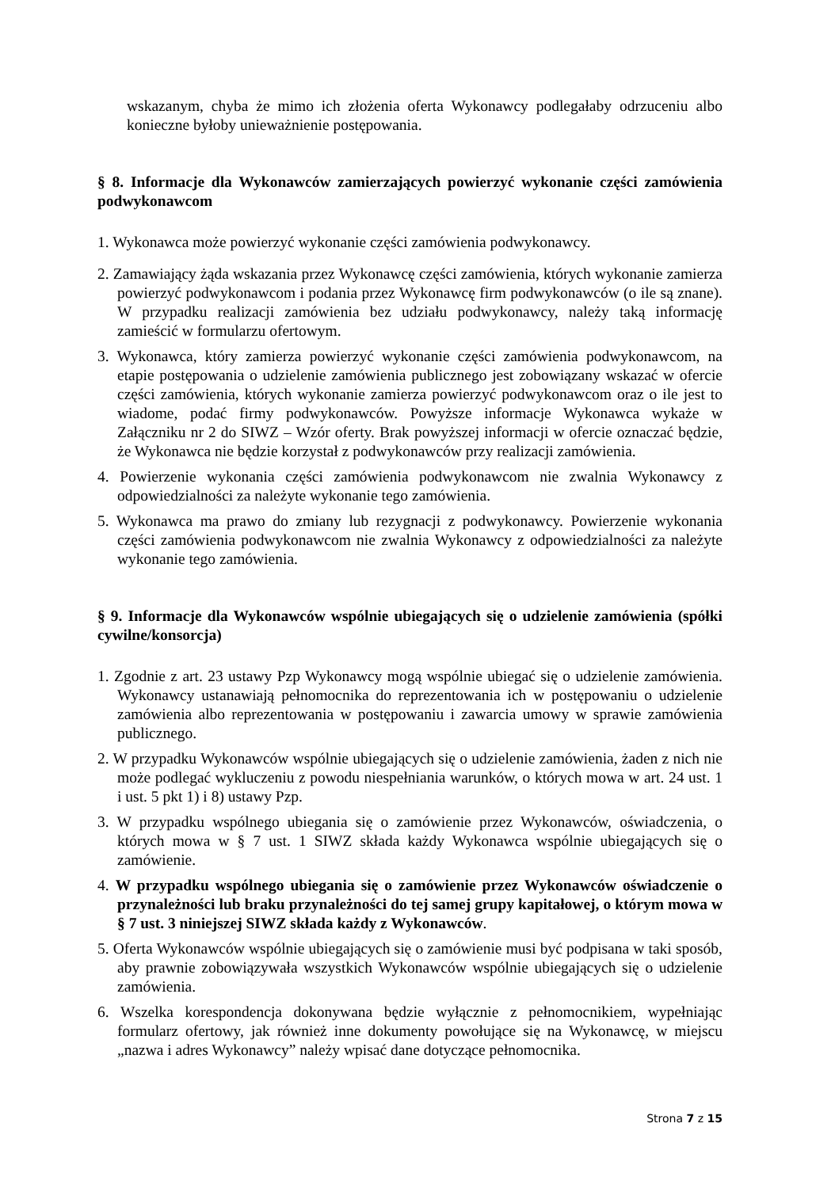wskazanym, chyba że mimo ich złożenia oferta Wykonawcy podlegałaby odrzuceniu albo konieczne byłoby unieważnienie postępowania.
§ 8. Informacje dla Wykonawców zamierzających powierzyć wykonanie części zamówienia podwykonawcom
1. Wykonawca może powierzyć wykonanie części zamówienia podwykonawcy.
2. Zamawiający żąda wskazania przez Wykonawcę części zamówienia, których wykonanie zamierza powierzyć podwykonawcom i podania przez Wykonawcę firm podwykonawców (o ile są znane). W przypadku realizacji zamówienia bez udziału podwykonawcy, należy taką informację zamieścić w formularzu ofertowym.
3. Wykonawca, który zamierza powierzyć wykonanie części zamówienia podwykonawcom, na etapie postępowania o udzielenie zamówienia publicznego jest zobowiązany wskazać w ofercie części zamówienia, których wykonanie zamierza powierzyć podwykonawcom oraz o ile jest to wiadome, podać firmy podwykonawców. Powyższe informacje Wykonawca wykaże w Załączniku nr 2 do SIWZ – Wzór oferty. Brak powyższej informacji w ofercie oznaczać będzie, że Wykonawca nie będzie korzystał z podwykonawców przy realizacji zamówienia.
4. Powierzenie wykonania części zamówienia podwykonawcom nie zwalnia Wykonawcy z odpowiedzialności za należyte wykonanie tego zamówienia.
5. Wykonawca ma prawo do zmiany lub rezygnacji z podwykonawcy. Powierzenie wykonania części zamówienia podwykonawcom nie zwalnia Wykonawcy z odpowiedzialności za należyte wykonanie tego zamówienia.
§ 9. Informacje dla Wykonawców wspólnie ubiegających się o udzielenie zamówienia (spółki cywilne/konsorcja)
1. Zgodnie z art. 23 ustawy Pzp Wykonawcy mogą wspólnie ubiegać się o udzielenie zamówienia. Wykonawcy ustanawiają pełnomocnika do reprezentowania ich w postępowaniu o udzielenie zamówienia albo reprezentowania w postępowaniu i zawarcia umowy w sprawie zamówienia publicznego.
2. W przypadku Wykonawców wspólnie ubiegających się o udzielenie zamówienia, żaden z nich nie może podlegać wykluczeniu z powodu niespełniania warunków, o których mowa w art. 24 ust. 1 i ust. 5 pkt 1) i 8) ustawy Pzp.
3. W przypadku wspólnego ubiegania się o zamówienie przez Wykonawców, oświadczenia, o których mowa w § 7 ust. 1 SIWZ składa każdy Wykonawca wspólnie ubiegających się o zamówienie.
4. W przypadku wspólnego ubiegania się o zamówienie przez Wykonawców oświadczenie o przynależności lub braku przynależności do tej samej grupy kapitałowej, o którym mowa w § 7 ust. 3 niniejszej SIWZ składa każdy z Wykonawców.
5. Oferta Wykonawców wspólnie ubiegających się o zamówienie musi być podpisana w taki sposób, aby prawnie zobowiązywała wszystkich Wykonawców wspólnie ubiegających się o udzielenie zamówienia.
6. Wszelka korespondencja dokonywana będzie wyłącznie z pełnomocnikiem, wypełniając formularz ofertowy, jak również inne dokumenty powołujące się na Wykonawcę, w miejscu „nazwa i adres Wykonawcy” należy wpisać dane dotyczące pełnomocnika.
Strona 7 z 15